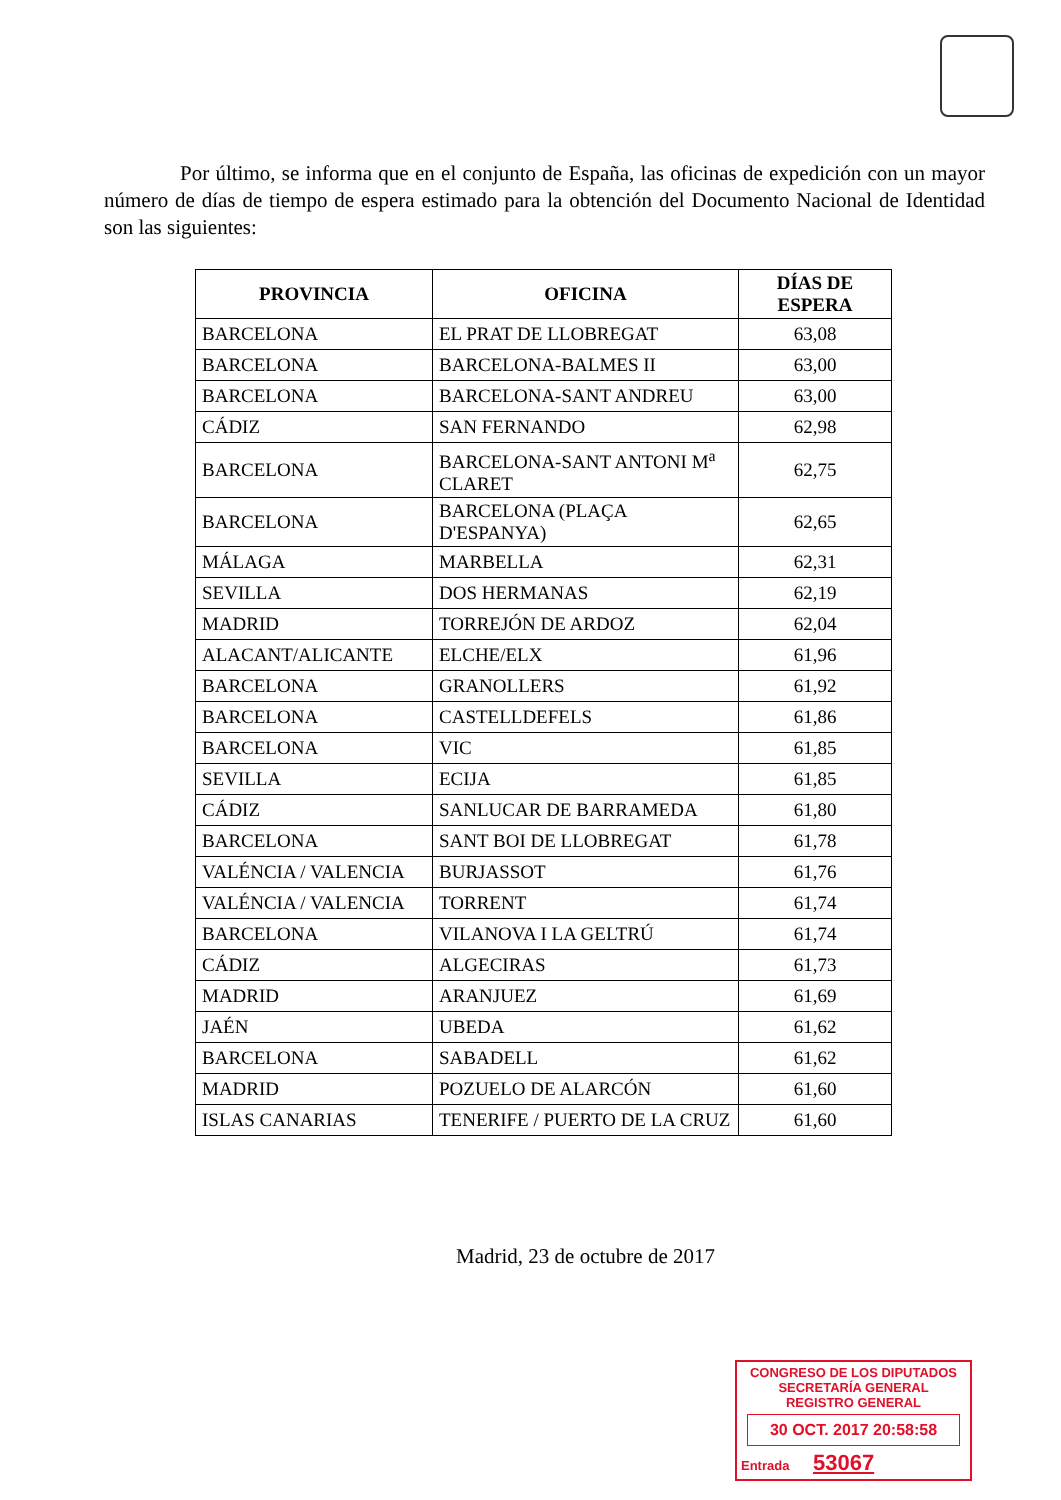Por último, se informa que en el conjunto de España, las oficinas de expedición con un mayor número de días de tiempo de espera estimado para la obtención del Documento Nacional de Identidad son las siguientes:
| PROVINCIA | OFICINA | DÍAS DE ESPERA |
| --- | --- | --- |
| BARCELONA | EL PRAT DE LLOBREGAT | 63,08 |
| BARCELONA | BARCELONA-BALMES II | 63,00 |
| BARCELONA | BARCELONA-SANT ANDREU | 63,00 |
| CÁDIZ | SAN FERNANDO | 62,98 |
| BARCELONA | BARCELONA-SANT ANTONI M<sup>a</sup> CLARET | 62,75 |
| BARCELONA | BARCELONA (PLAÇA D'ESPANYA) | 62,65 |
| MÁLAGA | MARBELLA | 62,31 |
| SEVILLA | DOS HERMANAS | 62,19 |
| MADRID | TORREJÓN DE ARDOZ | 62,04 |
| ALACANT/ALICANTE | ELCHE/ELX | 61,96 |
| BARCELONA | GRANOLLERS | 61,92 |
| BARCELONA | CASTELLDEFELS | 61,86 |
| BARCELONA | VIC | 61,85 |
| SEVILLA | ECIJA | 61,85 |
| CÁDIZ | SANLUCAR DE BARRAMEDA | 61,80 |
| BARCELONA | SANT BOI DE LLOBREGAT | 61,78 |
| VALÉNCIA / VALENCIA | BURJASSOT | 61,76 |
| VALÉNCIA / VALENCIA | TORRENT | 61,74 |
| BARCELONA | VILANOVA I LA GELTRÚ | 61,74 |
| CÁDIZ | ALGECIRAS | 61,73 |
| MADRID | ARANJUEZ | 61,69 |
| JAÉN | UBEDA | 61,62 |
| BARCELONA | SABADELL | 61,62 |
| MADRID | POZUELO DE ALARCÓN | 61,60 |
| ISLAS CANARIAS | TENERIFE / PUERTO DE LA CRUZ | 61,60 |
Madrid, 23 de octubre de 2017
CONGRESO DE LOS DIPUTADOS
SECRETARÍA GENERAL
REGISTRO GENERAL
30 OCT. 2017 20:58:58
Entrada 53067